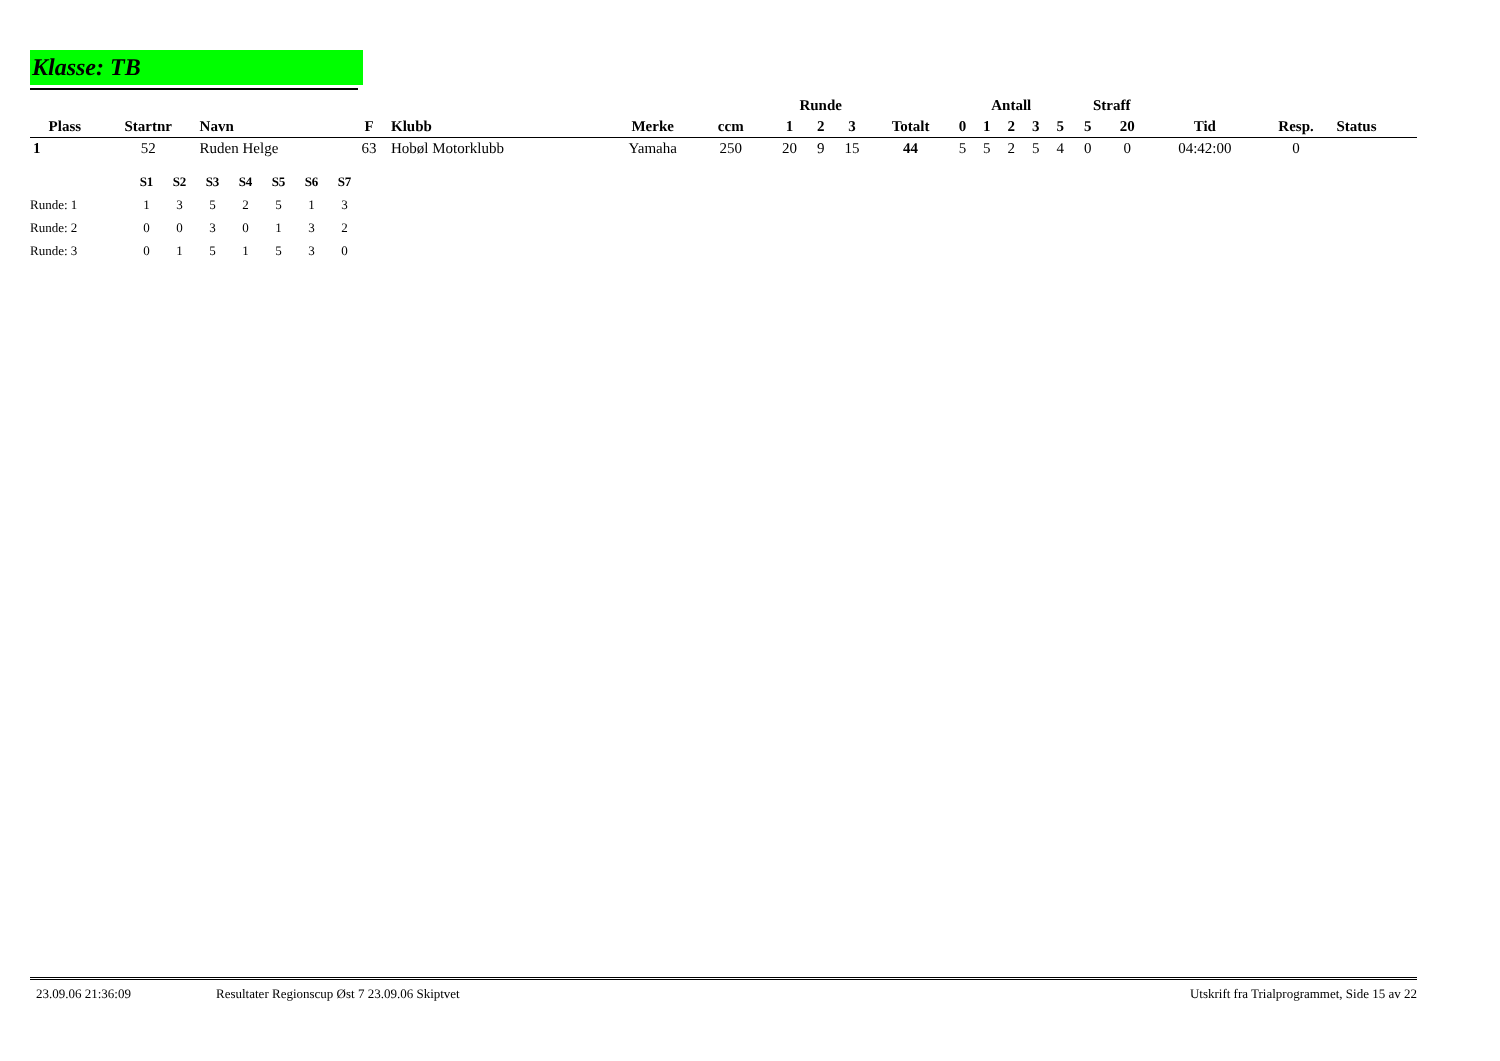Klasse: TB
| | | | | | | | | Runde | | | | Antall | | | | | Straff | | | | |
| --- | --- | --- | --- | --- | --- | --- | --- | --- | --- | --- | --- | --- | --- | --- | --- | --- | --- | --- | --- | --- | --- |
| Plass | Startnr | Navn | F | Klubb | Merke | ccm | | 1 | 2 | 3 | Totalt | 0 | 1 | 2 | 3 | 5 | 5 | 20 | Tid | Resp. | Status |
| 1 | 52 | Ruden Helge | 63 | Hobøl Motorklubb | Yamaha | 250 | | 20 | 9 | 15 | 44 | 5 | 5 | 2 | 5 | 4 | 0 | 0 | 04:42:00 | 0 | |
| | S1 | S2 | S3 | S4 | S5 | S6 | S7 |
| Runde: 1 | 1 | 3 | 5 | 2 | 5 | 1 | 3 |
| Runde: 2 | 0 | 0 | 3 | 0 | 1 | 3 | 2 |
| Runde: 3 | 0 | 1 | 5 | 1 | 5 | 3 | 0 |
23.09.06 21:36:09 Resultater Regionscup Øst 7 23.09.06 Skiptvet Utskrift fra Trialprogrammet, Side 15 av 22